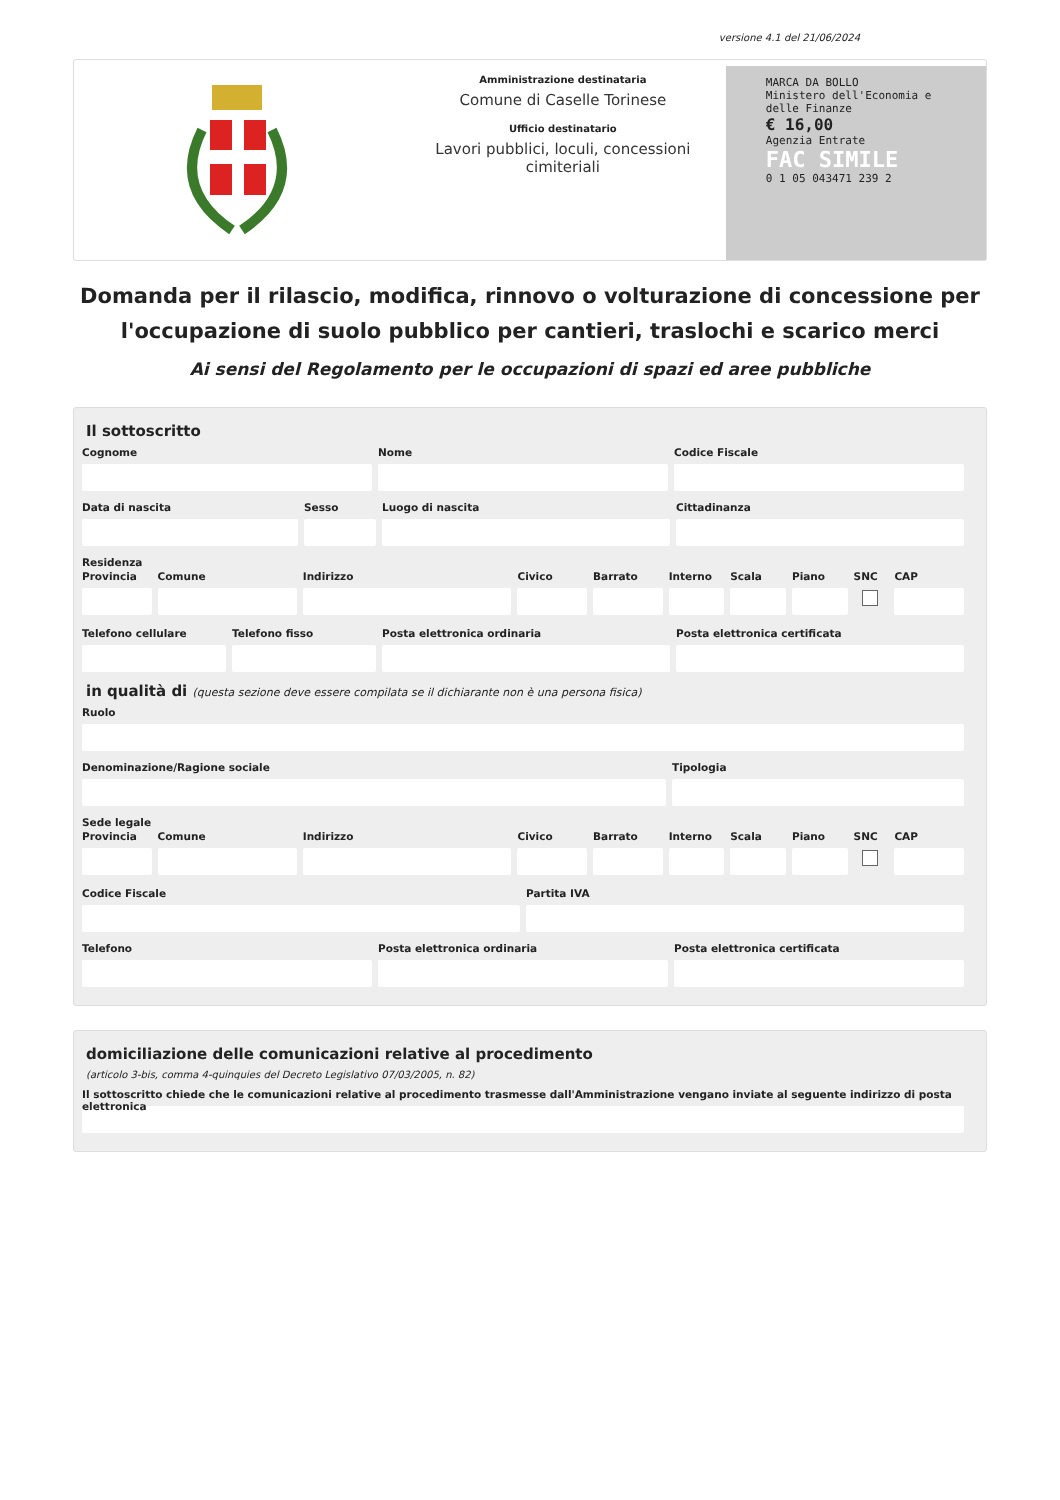versione 4.1 del 21/06/2024
Amministrazione destinataria
Comune di Caselle Torinese
Ufficio destinatario
Lavori pubblici, loculi, concessioni cimiteriali
MARCA DA BOLLO
Ministero dell'Economia e delle Finanze
€ 16,00
Agenzia Entrate
FAC SIMILE
0 1 05 043471 239 2
Domanda per il rilascio, modifica, rinnovo o volturazione di concessione per l'occupazione di suolo pubblico per cantieri, traslochi e scarico merci
Ai sensi del Regolamento per le occupazioni di spazi ed aree pubbliche
Il sottoscritto
Cognome Nome Codice Fiscale
Data di nascita Sesso Luogo di nascita Cittadinanza
Residenza
Provincia Comune Indirizzo Civico Barrato Interno Scala Piano SNC CAP
Telefono cellulare Telefono fisso Posta elettronica ordinaria Posta elettronica certificata
in qualità di (questa sezione deve essere compilata se il dichiarante non è una persona fisica)
Ruolo
Denominazione/Ragione sociale Tipologia
Sede legale
Provincia Comune Indirizzo Civico Barrato Interno Scala Piano SNC CAP
Codice Fiscale Partita IVA
Telefono Posta elettronica ordinaria Posta elettronica certificata
domiciliazione delle comunicazioni relative al procedimento
(articolo 3-bis, comma 4-quinquies del Decreto Legislativo 07/03/2005, n. 82)
Il sottoscritto chiede che le comunicazioni relative al procedimento trasmesse dall'Amministrazione vengano inviate al seguente indirizzo di posta elettronica